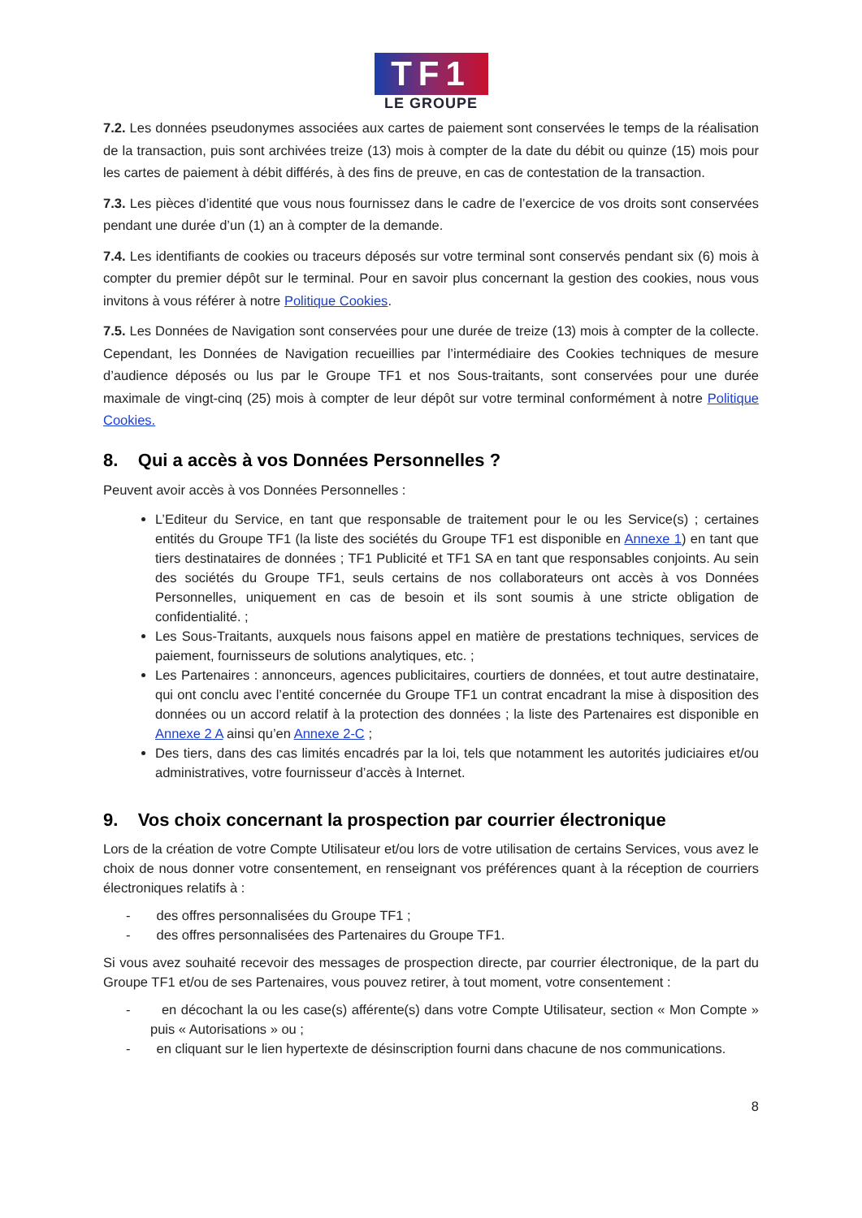TF1
LE GROUPE
7.2. Les données pseudonymes associées aux cartes de paiement sont conservées le temps de la réalisation de la transaction, puis sont archivées treize (13) mois à compter de la date du débit ou quinze (15) mois pour les cartes de paiement à débit différés, à des fins de preuve, en cas de contestation de la transaction.
7.3. Les pièces d’identité que vous nous fournissez dans le cadre de l’exercice de vos droits sont conservées pendant une durée d’un (1) an à compter de la demande.
7.4. Les identifiants de cookies ou traceurs déposés sur votre terminal sont conservés pendant six (6) mois à compter du premier dépôt sur le terminal. Pour en savoir plus concernant la gestion des cookies, nous vous invitons à vous référer à notre Politique Cookies.
7.5. Les Données de Navigation sont conservées pour une durée de treize (13) mois à compter de la collecte. Cependant, les Données de Navigation recueillies par l’intermédiaire des Cookies techniques de mesure d’audience déposés ou lus par le Groupe TF1 et nos Sous-traitants, sont conservées pour une durée maximale de vingt-cinq (25) mois à compter de leur dépôt sur votre terminal conformément à notre Politique Cookies.
8. Qui a accès à vos Données Personnelles ?
Peuvent avoir accès à vos Données Personnelles :
L’Editeur du Service, en tant que responsable de traitement pour le ou les Service(s) ; certaines entités du Groupe TF1 (la liste des sociétés du Groupe TF1 est disponible en Annexe 1) en tant que tiers destinataires de données ; TF1 Publicité et TF1 SA en tant que responsables conjoints. Au sein des sociétés du Groupe TF1, seuls certains de nos collaborateurs ont accès à vos Données Personnelles, uniquement en cas de besoin et ils sont soumis à une stricte obligation de confidentialité. ;
Les Sous-Traitants, auxquels nous faisons appel en matière de prestations techniques, services de paiement, fournisseurs de solutions analytiques, etc. ;
Les Partenaires : annonceurs, agences publicitaires, courtiers de données, et tout autre destinataire, qui ont conclu avec l’entité concernée du Groupe TF1 un contrat encadrant la mise à disposition des données ou un accord relatif à la protection des données ; la liste des Partenaires est disponible en Annexe 2 A ainsi qu’en Annexe 2-C ;
Des tiers, dans des cas limités encadrés par la loi, tels que notamment les autorités judiciaires et/ou administratives, votre fournisseur d’accès à Internet.
9. Vos choix concernant la prospection par courrier électronique
Lors de la création de votre Compte Utilisateur et/ou lors de votre utilisation de certains Services, vous avez le choix de nous donner votre consentement, en renseignant vos préférences quant à la réception de courriers électroniques relatifs à :
- des offres personnalisées du Groupe TF1 ;
- des offres personnalisées des Partenaires du Groupe TF1.
Si vous avez souhaité recevoir des messages de prospection directe, par courrier électronique, de la part du Groupe TF1 et/ou de ses Partenaires, vous pouvez retirer, à tout moment, votre consentement :
- en décochant la ou les case(s) afférente(s) dans votre Compte Utilisateur, section « Mon Compte » puis « Autorisations » ou ;
- en cliquant sur le lien hypertexte de désinscription fourni dans chacune de nos communications.
8